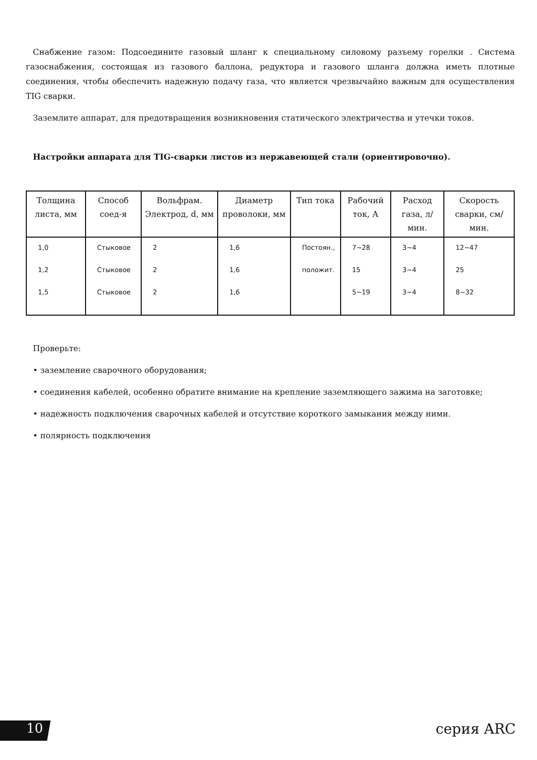Снабжение газом: Подсоедините газовый шланг к специальному силовому разъему горелки . Система газоснабжения, состоящая из газового баллона, редуктора и газового шланга должна иметь плотные соединения, чтобы обеспечить надежную подачу газа, что является чрезвычайно важным для осуществления TIG сварки.
Заземлите аппарат, для предотвращения возникновения статического электричества и утечки токов.
Настройки аппарата для TIG-сварки листов из нержавеющей стали (ориентировочно).
| Толщина листа, мм | Способ соед-я | Вольфрам. Электрод, d, мм | Диаметр проволоки, мм | Тип тока | Рабочий ток, А | Расход газа, л/мин. | Скорость сварки, см/мин. |
| --- | --- | --- | --- | --- | --- | --- | --- |
| 1,0 | Стыковое | 2 | 1,6 | Постоян., | 7~28 | 3~4 | 12~47 |
| 1,2 | Стыковое | 2 | 1,6 | положит. | 15 | 3~4 | 25 |
| 1,5 | Стыковое | 2 | 1,6 | | 5~19 | 3~4 | 8~32 |
Проверьте:
• заземление сварочного оборудования;
• соединения кабелей, особенно обратите внимание на крепление заземляющего зажима на заготовке;
• надежность подключения сварочных кабелей и отсутствие короткого замыкания между ними.
• полярность подключения
10 серия ARC